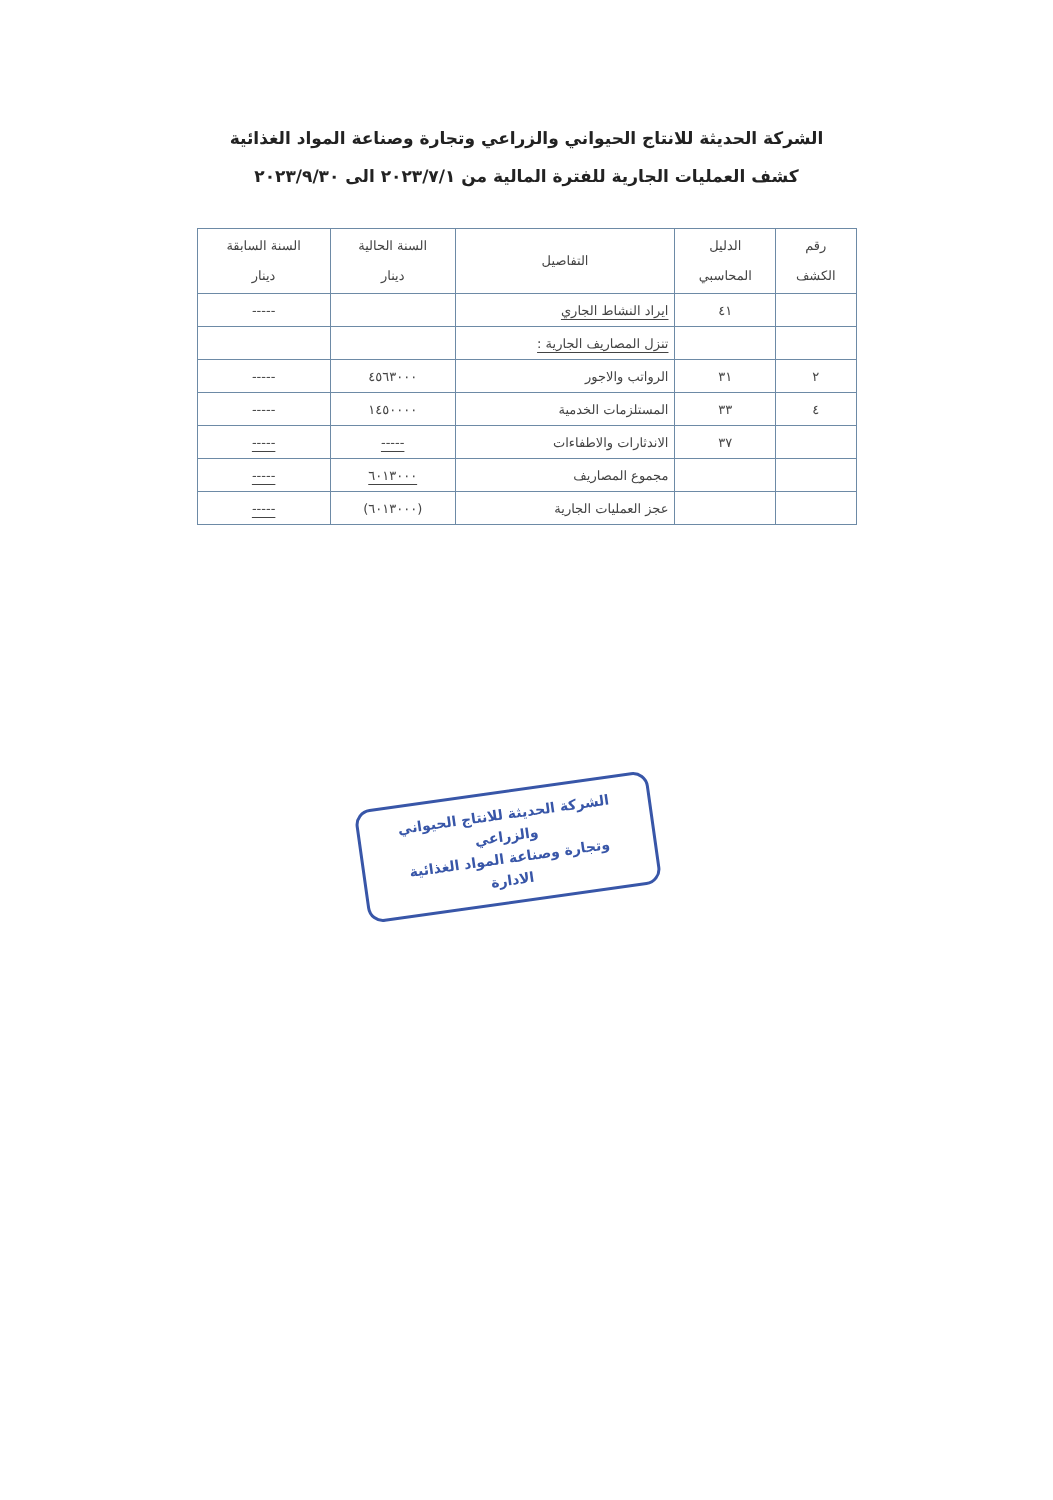الشركة الحديثة للانتاج الحيواني والزراعي وتجارة وصناعة المواد الغذائية
كشف العمليات الجارية للفترة المالية من ٢٠٢٣/٧/١ الى ٢٠٢٣/٩/٣٠
| رقم الكشف | الدليل المحاسبي | التفاصيل | السنة الحالية دينار | السنة السابقة دينار |
| --- | --- | --- | --- | --- |
| | ٤١ | ايراد النشاط الجاري | | ----- |
| | | تنزل المصاريف الجارية : | | |
| ٢ | ٣١ | الرواتب والاجور | ٤٥٦٣٠٠٠ | ----- |
| ٤ | ٣٣ | المستلزمات الخدمية | ١٤٥٠٠٠٠ | ----- |
| | ٣٧ | الاندثارات والاطفاءات | ----- | ----- |
| | | مجموع المصاريف | ٦٠١٣٠٠٠ | ----- |
| | | عجز العمليات الجارية | (٦٠١٣٠٠٠) | ----- |
الشركة الحديثة للانتاج الحيواني والزراعي
وتجارة وصناعة المواد الغذائية
الادارة